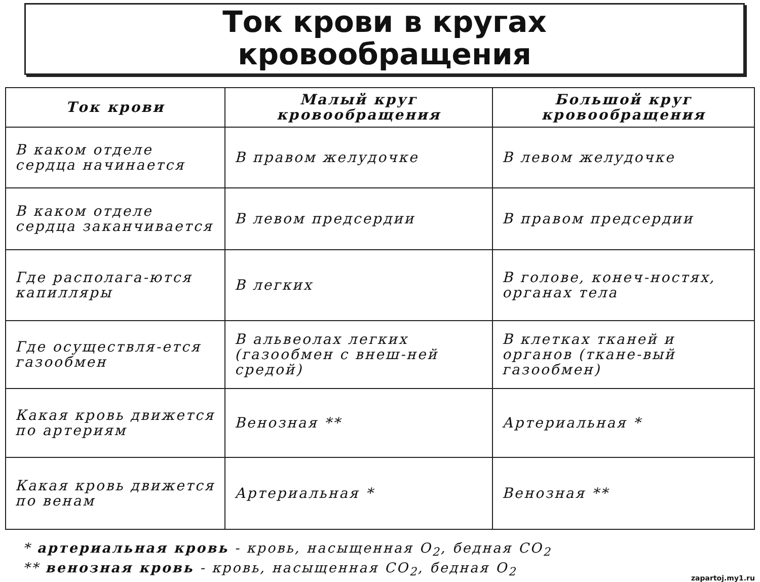Ток крови в кругах
кровообращения
| Ток крови | Малый круг кровообращения | Большой круг кровообращения |
| --- | --- | --- |
| В каком отделе сердца начинается | В правом желудочке | В левом желудочке |
| В каком отделе сердца заканчивается | В левом предсердии | В правом предсердии |
| Где располага-ются капилляры | В легких | В голове, конеч-ностях, органах тела |
| Где осуществля-ется газообмен | В альвеолах легких (газообмен с внеш-ней средой) | В клетках тканей и органов (ткане-вый газообмен) |
| Какая кровь движется по артериям | Венозная ** | Артериальная * |
| Какая кровь движется по венам | Артериальная * | Венозная ** |
* артериальная кровь - кровь, насыщенная O<sub>2</sub>, бедная CO<sub>2</sub>
** венозная кровь - кровь, насыщенная CO<sub>2</sub>, бедная O<sub>2</sub>
zapartoj.my1.ru